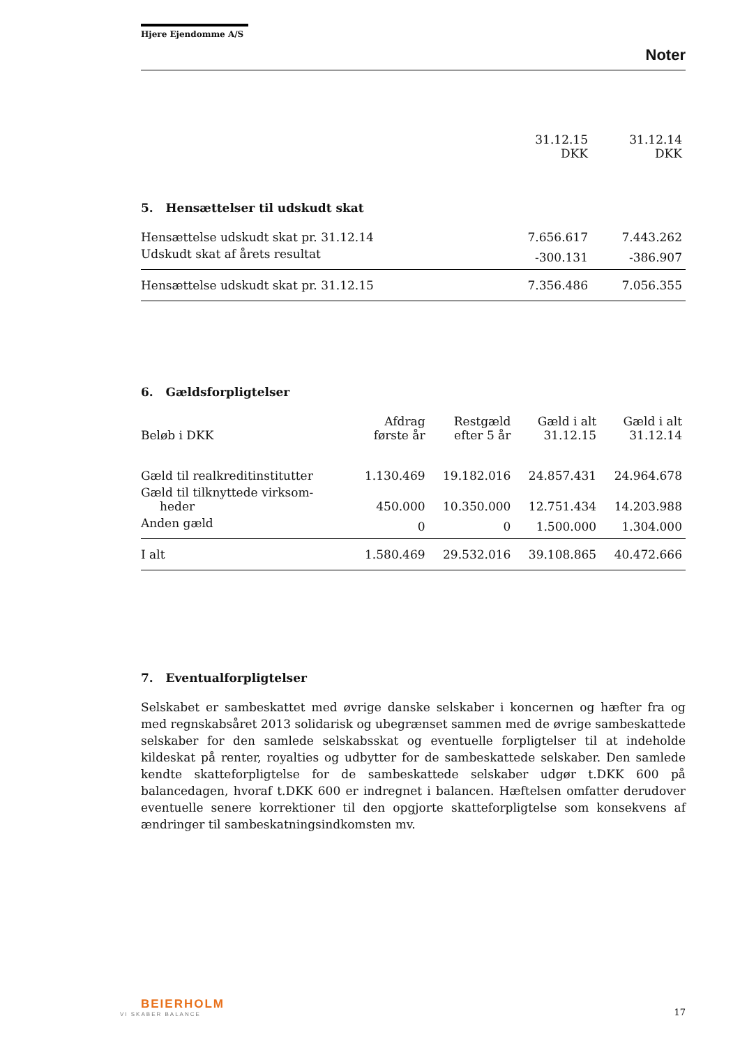Hjere Ejendomme A/S
Noter
| | 31.12.15 DKK | 31.12.14 DKK |
| --- | --- | --- |
5. Hensættelser til udskudt skat
| Hensættelse udskudt skat pr. 31.12.14 | 7.656.617 | 7.443.262 |
| Udskudt skat af årets resultat | -300.131 | -386.907 |
| Hensættelse udskudt skat pr. 31.12.15 | 7.356.486 | 7.056.355 |
6. Gældsforpligtelser
| Beløb i DKK | Afdrag første år | Restgæld efter 5 år | Gæld i alt 31.12.15 | Gæld i alt 31.12.14 |
| --- | --- | --- | --- | --- |
| Gæld til realkreditinstitutter | 1.130.469 | 19.182.016 | 24.857.431 | 24.964.678 |
| Gæld til tilknyttede virksom- heder | 450.000 | 10.350.000 | 12.751.434 | 14.203.988 |
| Anden gæld | 0 | 0 | 1.500.000 | 1.304.000 |
| I alt | 1.580.469 | 29.532.016 | 39.108.865 | 40.472.666 |
7. Eventualforpligtelser
Selskabet er sambeskattet med øvrige danske selskaber i koncernen og hæfter fra og med regnskabsåret 2013 solidarisk og ubegrænset sammen med de øvrige sambeskattede selskaber for den samlede selskabsskat og eventuelle forpligtelser til at indeholde kildeskat på renter, royalties og udbytter for de sambeskattede selskaber. Den samlede kendte skatteforpligtelse for de sambeskattede selskaber udgør t.DKK 600 på balancedagen, hvoraf t.DKK 600 er indregnet i balancen. Hæftelsen omfatter derudover eventuelle senere korrektioner til den opgjorte skatteforpligtelse som konsekvens af ændringer til sambeskatningsindkomsten mv.
BEIERHOLM
VI SKABER BALANCE
17